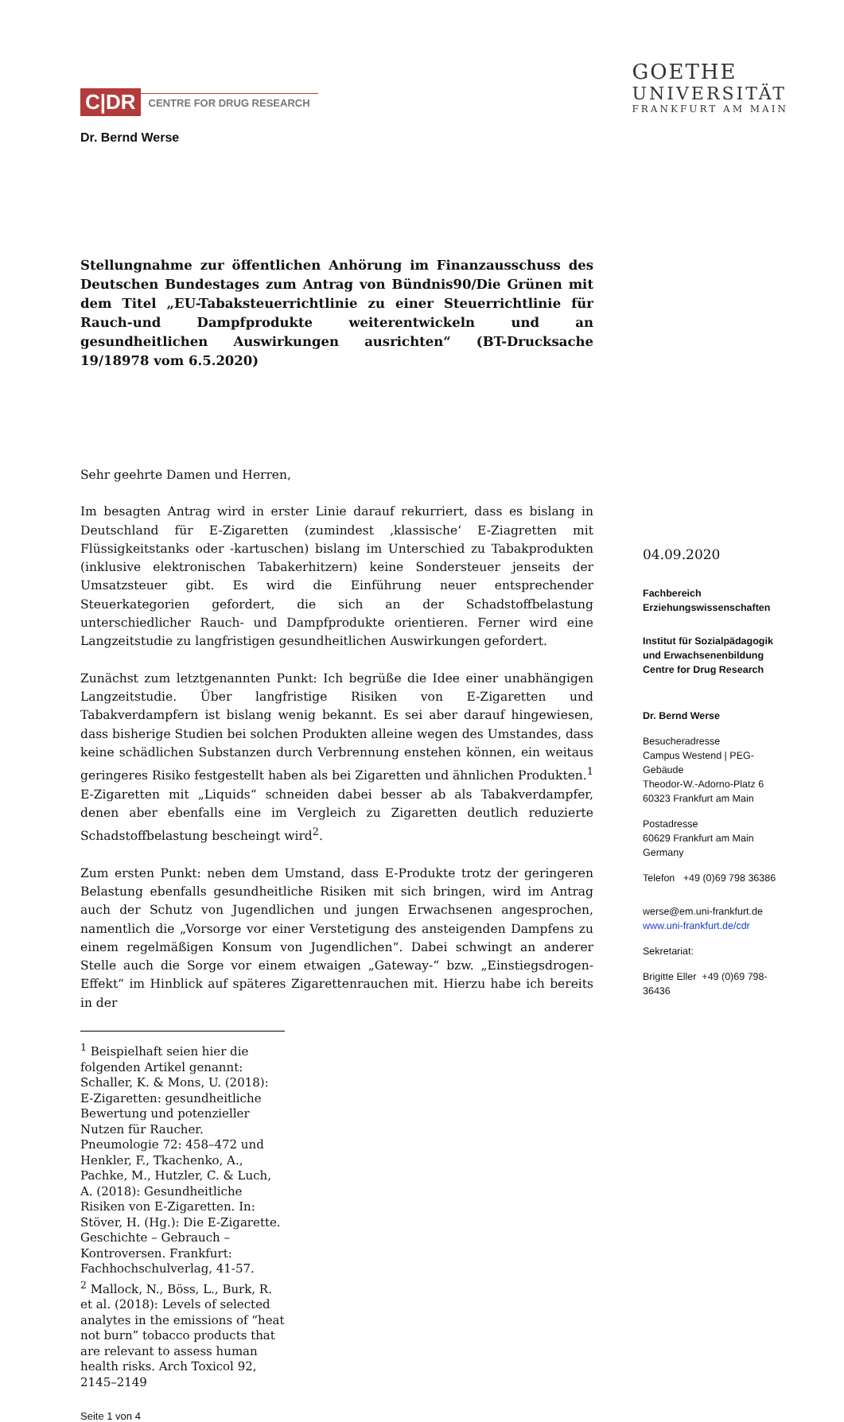C|DR CENTRE FOR DRUG RESEARCH
Dr. Bernd Werse
GOETHE
UNIVERSITÄT
FRANKFURT AM MAIN
Stellungnahme zur öffentlichen Anhörung im Finanzausschuss des Deutschen Bundestages zum Antrag von Bündnis90/Die Grünen mit dem Titel „EU-Tabaksteuerrichtlinie zu einer Steuerrichtlinie für Rauch-und Dampfprodukte weiterentwickeln und an gesundheitlichen Auswirkungen ausrichten“ (BT-Drucksache 19/18978 vom 6.5.2020)
Sehr geehrte Damen und Herren,
Im besagten Antrag wird in erster Linie darauf rekurriert, dass es bislang in Deutschland für E-Zigaretten (zumindest ‚klassische‘ E-Ziagretten mit Flüssigkeitstanks oder -kartuschen) bislang im Unterschied zu Tabakprodukten (inklusive elektronischen Tabakerhitzern) keine Sondersteuer jenseits der Umsatzsteuer gibt. Es wird die Einführung neuer entsprechender Steuerkategorien gefordert, die sich an der Schadstoffbelastung unterschiedlicher Rauch- und Dampfprodukte orientieren. Ferner wird eine Langzeitstudie zu langfristigen gesundheitlichen Auswirkungen gefordert.
Zunächst zum letztgenannten Punkt: Ich begrüße die Idee einer unabhängigen Langzeitstudie. Über langfristige Risiken von E-Zigaretten und Tabakverdampfern ist bislang wenig bekannt. Es sei aber darauf hingewiesen, dass bisherige Studien bei solchen Produkten alleine wegen des Umstandes, dass keine schädlichen Substanzen durch Verbrennung enstehen können, ein weitaus geringeres Risiko festgestellt haben als bei Zigaretten und ähnlichen Produkten.<sup>1</sup> E-Zigaretten mit „Liquids“ schneiden dabei besser ab als Tabakverdampfer, denen aber ebenfalls eine im Vergleich zu Zigaretten deutlich reduzierte Schadstoffbelastung bescheingt wird<sup>2</sup>.
Zum ersten Punkt: neben dem Umstand, dass E-Produkte trotz der geringeren Belastung ebenfalls gesundheitliche Risiken mit sich bringen, wird im Antrag auch der Schutz von Jugendlichen und jungen Erwachsenen angesprochen, namentlich die „Vorsorge vor einer Verstetigung des ansteigenden Dampfens zu einem regelmäßigen Konsum von Jugendlichen“. Dabei schwingt an anderer Stelle auch die Sorge vor einem etwaigen „Gateway-“ bzw. „Einstiegsdrogen-Effekt“ im Hinblick auf späteres Zigarettenrauchen mit. Hierzu habe ich bereits in der
<sup>1</sup> Beispielhaft seien hier die folgenden Artikel genannt: Schaller, K. & Mons, U. (2018): E-Zigaretten: gesundheitliche Bewertung und potenzieller Nutzen für Raucher. Pneumologie 72: 458–472 und Henkler, F., Tkachenko, A., Pachke, M., Hutzler, C. & Luch, A. (2018): Gesundheitliche Risiken von E-Zigaretten. In: Stöver, H. (Hg.): Die E-Zigarette. Geschichte – Gebrauch – Kontroversen. Frankfurt: Fachhochschulverlag, 41-57.
<sup>2</sup> Mallock, N., Böss, L., Burk, R. et al. (2018): Levels of selected analytes in the emissions of “heat not burn” tobacco products that are relevant to assess human health risks. Arch Toxicol 92, 2145–2149
Seite 1 von 4
04.09.2020
Fachbereich
Erziehungswissenschaften
Institut für Sozialpädagogik und Erwachsenenbildung
Centre for Drug Research
Dr. Bernd Werse
Besucheradresse
Campus Westend | PEG-Gebäude
Theodor-W.-Adorno-Platz 6
60323 Frankfurt am Main
Postadresse
60629 Frankfurt am Main
Germany
Telefon +49 (0)69 798 36386
werse@em.uni-frankfurt.de
www.uni-frankfurt.de/cdr
Sekretariat:
Brigitte Eller +49 (0)69 798- 36436